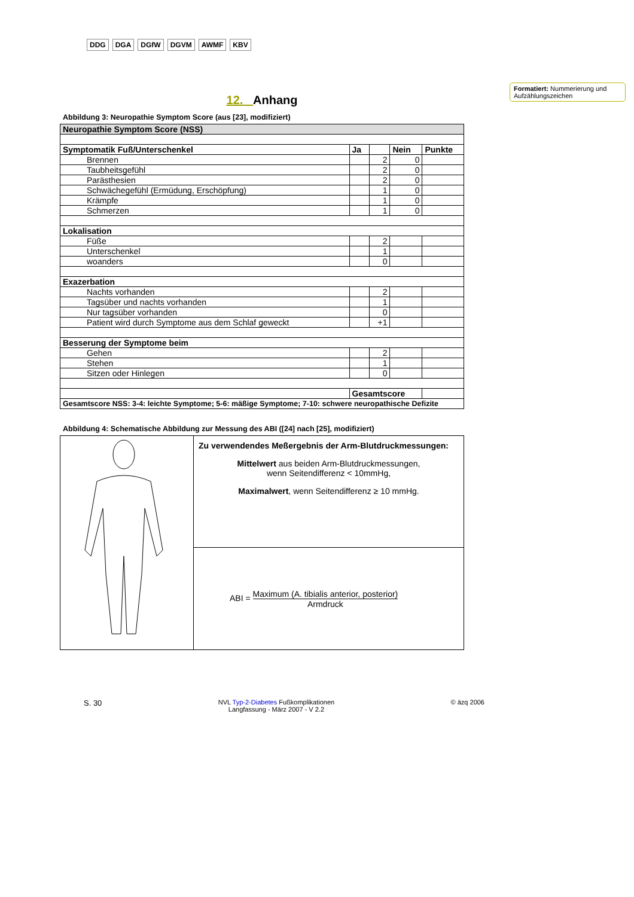DDG DGA DGfW DGVM AWMF KBV
Formatiert: Nummerierung und Aufzählungszeichen
12. Anhang
Abbildung 3: Neuropathie Symptom Score (aus [23], modifiziert)
| Neuropathie Symptom Score (NSS) | | | | |
| Symptomatik Fuß/Unterschenkel | Ja | | Nein | Punkte |
| Brennen | | 2 | 0 | |
| Taubheitsgefühl | | 2 | 0 | |
| Parästhesien | | 2 | 0 | |
| Schwächegefühl (Ermüdung, Erschöpfung) | | 1 | 0 | |
| Krämpfe | | 1 | 0 | |
| Schmerzen | | 1 | 0 | |
| Lokalisation | | | | |
| Füße | | 2 | | |
| Unterschenkel | | 1 | | |
| woanders | | 0 | | |
| Exazerbation | | | | |
| Nachts vorhanden | | 2 | | |
| Tagsüber und nachts vorhanden | | 1 | | |
| Nur tagsüber vorhanden | | 0 | | |
| Patient wird durch Symptome aus dem Schlaf geweckt | | +1 | | |
| Besserung der Symptome beim | | | | |
| Gehen | | 2 | | |
| Stehen | | 1 | | |
| Sitzen oder Hinlegen | | 0 | | |
| | Gesamtscore | | | |
| Gesamtscore NSS: 3-4: leichte Symptome; 5-6: mäßige Symptome; 7-10: schwere neuropathische Defizite | | | | |
Abbildung 4: Schematische Abbildung zur Messung des ABI ([24] nach [25], modifiziert)
| | Zu verwendendes Meßergebnis der Arm-Blutdruckmessungen: Mittelwert aus beiden Arm-Blutdruckmessungen, wenn Seitendifferenz < 10mmHg, Maximalwert , wenn Seitendifferenz ≥ 10 mmHg. |
| | ABI = Maximum (A. tibialis anterior, posterior) Armdruck |
S. 30 NVL Typ-2-Diabetes Fußkomplikationen
Langfassung - März 2007 - V 2.2 © äzq 2006